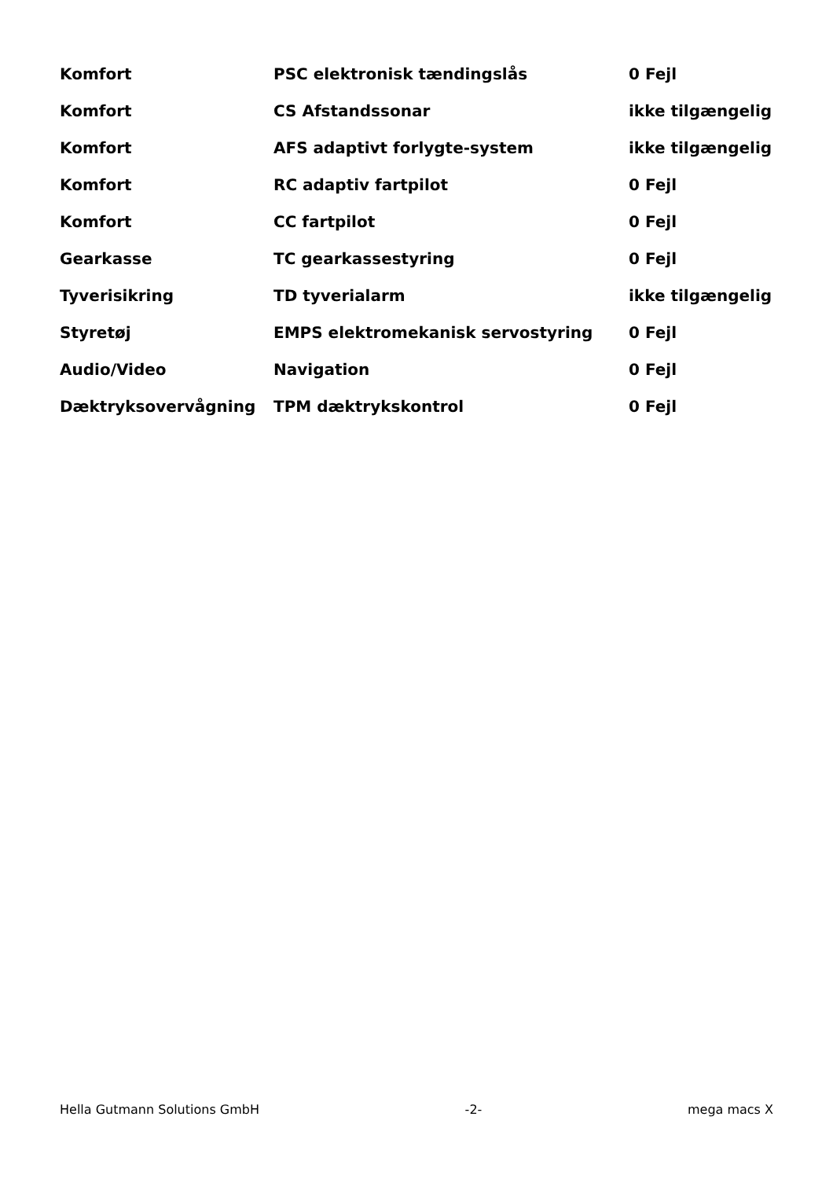| Komfort | PSC elektronisk tændingslås | 0 Fejl |
| Komfort | CS Afstandssonar | ikke tilgængelig |
| Komfort | AFS adaptivt forlygte-system | ikke tilgængelig |
| Komfort | RC adaptiv fartpilot | 0 Fejl |
| Komfort | CC fartpilot | 0 Fejl |
| Gearkasse | TC gearkassestyring | 0 Fejl |
| Tyverisikring | TD tyverialarm | ikke tilgængelig |
| Styretøj | EMPS elektromekanisk servostyring | 0 Fejl |
| Audio/Video | Navigation | 0 Fejl |
| Dæktryksovervågning | TPM dæktrykskontrol | 0 Fejl |
Hella Gutmann Solutions GmbH -2- mega macs X